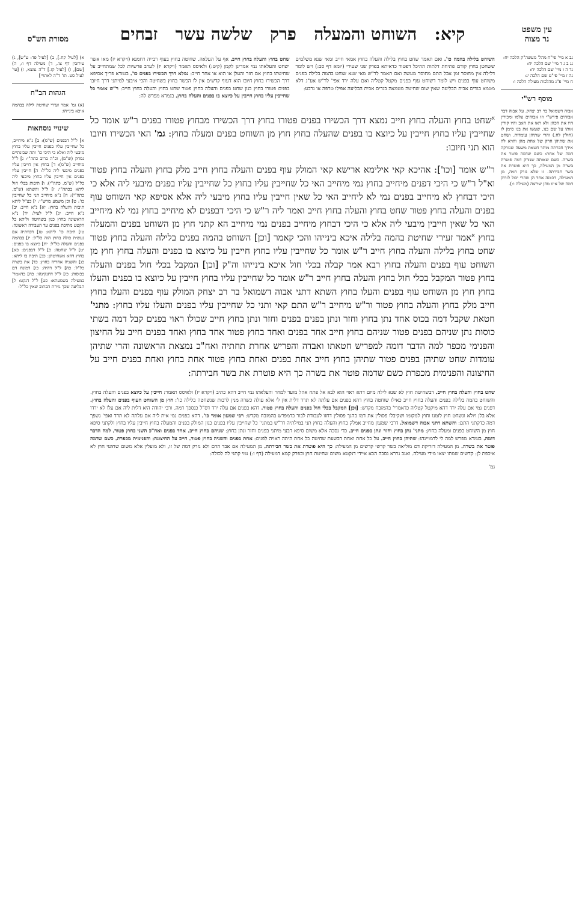עין משפט
נר מצוה
קיא: השוחט והמעלה פרק שלשה עשר זבחים
מסורת הש"ס
נב א מיי' פי"ח מהל' מעשה"ק הלכה יח:
נג ב ג ד מיי' שם הלכה יח:
נד ה ו מיי' שם הלכה יח:
נה ז מיי' פי"ט שם הלכה יג:
ח מיי' פ"ג מהלכות מעילה הלכה ו:
מוסף רש"י
אבוה דשמואל בר רב יצחק. על אבוה דבר אבוהים פירש"י וזו אבוהים עלמו ומכירין היו את הכהן ולא ראו את האב והיו קורין אותו על שם בנו, שעשו את בנו סימן לו (חולין לח.) והרי שתיהן עומדות. ושחט את שתיהן חרק של אחת מהן והויא לה אידך חברתה מותר חטאת משעה שנזרקה דמה של אחת: כשם שדמה פוטר את בשרה. כשם שאותה שנזרק דמה פוטרת בשרה מן המעילה, כך היא פוטרת את בשר חבירתה. זו שלא נזרק דמה, מן המעילה, דכוונה אחד הן שהרי יכול לזרוק דמה של איזו מהן שירצה (מעילה ו:).
השוחט בלילה בהמה כו'. ואם תאמר שחט בחוץ בלילה והעלה בחוץ אמאי חייב ומאי שנא משלמים ששחטן בחוץ קודם פתיחת דלתות ההיכל דפטור כדאיתא בפרק שני שעירי (יומא דף סב:) ויש לומר דלילה אין מחוסר זמן אבל התם מחוסר מעשה ואם תאמר לר"ש מאי שנא שוחט בהמה בלילה בפנים משוחט עוף בפנים ויש לומר דשוחט עוף בפנים מקטל קטליה ואם עלה ירד אפי' לר"ש אע"ג דלא מטמא בגדים אבית הבליעה שאין שום שחיטה מטמאה בגדים אבית הבליעה אפילו טרפה או נרבע:
שחט בחוץ והעלה בחוץ חייב. אף על העלאה. שחיטה בחוץ בעוף רבייה רחמנא (ויקרא יז) מאו אשר ישחט והעלאתו נמי אמרינן לקמן (קיט:) ולאיסס תאמר (ויקרא יז) לערב פרשיות לכל שמתחייב על שחיטתו בחוץ אם חזר והעלן או הוא או אחר חייב: נמלא דרך הכשירו בפנים כו'. בגמרא פריך אסיפא דרך הכשירו בחוץ חיובו הוא דעוף קדשים אין לו הכשר בחוץ בשחיטה והכי איבעי למיתני דרך חיובו בפנים פטורו בחוץ כגון שחט בפנים והעלה בחוץ פטור שחט בחוץ והעלה בחוץ חייב: ר"ש אומר כל שחייבין עליו בחוץ חייבין על כיוצא בו בפנים והעלה בחוץ. בגמרא מפרש לה:
<sup>א</sup>שחט בחוץ והעלה בחוץ חייב נמצא דרך הכשירו בפנים פטורו בחוץ דרך הכשירו מבחוץ פטורו בפנים ר"ש אומר כל שחייבין עליו בחוץ חייבין על כיוצא בו בפנים שהעלה בחוץ חוץ מן השוחט בפנים ומעלה בחוץ: גמ' האי הכשירו חיובו הוא תני חיובו:
ר"ש אומר [וכו']: אהיכא קאי אילימא ארישא קאי המולק עוף בפנים והעלה בחוץ חייב מלק בחוץ והעלה בחוץ פטור וא"ל ר"ש כי היכי דפנים מיחייב בחוץ נמי מיחייב האי כל שחייבין עליו בחוץ כל שחייבין עליו בפנים מיבעי ליה אלא כי היכי דבחוץ לא מיחייב בפנים נמי לא ליחייב האי כל שאין חייבין עליו בחוץ מיבעי ליה אלא אסיפא קאי השוחט עוף בפנים והעלה בחוץ פטור שחט בחוץ והעלה בחוץ חייב ואמר ליה ר"ש כי היכי דבפנים לא מיחייב בחוץ נמי לא מיחייב האי כל שאין חייבין מיבעי ליה אלא כי היכי דבחוץ מיחייב בפנים נמי מיחייב הא קתני חוץ מן השוחט בפנים והמעלה בחוץ <sup>א</sup>אמר זעירי שחיטת בהמה בלילה איכא בינייהו והכי קאמר [וכן] השוחט בהמה בפנים בלילה והעלה בחוץ פטור שחט בחוץ בלילה והעלה בחוץ חייב ר"ש אומר כל שחייבין עליו בחוץ חייבין על כיוצא בו בפנים והעלה בחוץ חוץ מן השוחט עוף בפנים והעלה בחוץ רבא אמר קבלה בכלי חול איכא בינייהו וה"ק [וכן] המקבל בכלי חול בפנים והעלה בחוץ פטור המקבל בכלי חול בחוץ והעלה בחוץ חייב ר"ש אומר כל שחייבין עליו בחוץ חייבין על כיוצא בו בפנים והעלו בחוץ חוץ מן השוחט עוף בפנים והעלו בחוץ השתא דתני אבוה דשמואל בר רב יצחק המולק עוף בפנים והעלו בחוץ חייב מלק בחוץ והעלה בחוץ פטור ור"ש מיחייב ר"ש התם קאי ותני כל שחייבין עליו בפנים והעלו עליו בחוץ: מתני' חטאת שקבל דמה בכוס אחד נתן בחוץ וחזר ונתן בפנים בפנים וחזר ונתן בחוץ חייב שכולו ראוי בפנים קבל דמה בשתי כוסות נתן שניהם בפנים פטור שניהם בחוץ חייב אחד בפנים ואחד בחוץ פטור אחד בחוץ ואחד בפנים חייב על החיצון והפנימי מכפר למה הדבר דומה למפריש חטאתו ואבדה והפריש אחרת תחתיה ואח"כ נמצאת הראשונה והרי שתיהן עומדות שחט שתיהן בפנים פטור שתיהן בחוץ חייב אחת בפנים ואחת בחוץ פטור אחת בחוץ ואחת בפנים חייב על החיצונה והפנימית מכפרת כשם שדמה פוטר את בשרה כך היא פוטרת את בשר חבירתה:
שחט בחוץ והעלה בחוץ חייב. דבשחיטת חוץ לא שנא לילה מיום דהא ראוי הוא לבא אל פתח אהל מועד למחר והעלאתו נמי חייב דהא כתיב (ויקרא יז) ולאיסס תאמר: חייבין על כיוצא בפנים והעלה בחוץ. והשוחט בהמה בלילה בפנים והעלה בחוץ חייב כאילו שוחטה בחוץ דהא בפנים אם עלתה לא תרד דלית אין לי אלא עולה כשרה מנין לרבות שנשחטה בלילה כו': חוץ מן השוחט העוף בפנים והעלה בחוץ. דפנים נמי אם עלה ירד דהא מיקטל קטליה כדאמרי' בהמזבח מקדש: [וכן] המקבל בכלי חול בפנים והעלה בחוץ פטור. דהא בפנים אם עלה ירד דס"ל כנספך דמה. ורבי יהודה היא דלית ליה אם עלו לא ירדו אלא בלן ויולא ונשחט חוץ לזמנו וחוץ למקומו ושקיבלו פסולין את דמו בהנך פסולין דחזו לעבודת לבור כדמפרש בהמזבח מקדש: רבי שמעון אומר כו'. דהא בפנים נמי אית ליה אם עלתה לא תרד ואפי' נשפך דמה כדקתני התם: והשתא דתני אבוה דשמואל. דרבי שמעון מחייב אמלק בחוץ והעלה בחוץ תני במילתיה דר"ש במתני' כל שחייבין עליו בפנים כגון המולק בפנים והמעלה בחוץ חייבין עליו בחוץ ולקתני סיפא חוץ מן השוחט בפנים ומעלה בחוץ: מתני' נתן בחוץ וחזר ונתן בפנים חייב. כדי נסכה אלא משום סיפא דבעי מיתני בפנים וחזר ונתן בחוץ: שניהם בחוץ חייב. אחד בפנים ואח"כ השני בחוץ פטור. למה הדבר דומה. בגמרא מפרש למה לי לדמויינהו: שתיהן בחוץ חייב. על כל אחת ואחת דבשעת שחיטה כל אחת היתה ראויה לפנים: אחת בפנים והשניה בחוץ פטור. חייב על החיצונה: והפנימית מכפרת. כשם שדמה פוטר את בשרה. מן המעילה דזריקת דם מוליאה בשר קדשי קדשים מן המעילה: כך היא פוטרת את בשר חבירתה. מן המעילה אם אבד הדם ולא נזרק דמה של זו, ולא מועלין אלא משום שחוטי חוץ לא איכפת לן: קדשים שמתו יצאו מידי מעילה. ואגב גררא נסבה הכא איידי דנקטא משום שחיטת חוץ ובפרק קמא דמעילה (דף ו:) נמי קתני לה לכולה:
גמ'
א) [לעיל קח.], ב) [לעיל פד: ע"ש], ג) עירובין דף צו., ד) מעילה דף ו:, ה) [שם], ו) [לעיל קז.] ד"ה נמצא, ז) [עי' לעיל סט. תו' ד"ה לאתויי]
הגהות הב"ח
(א) גמ' אמר זעירי שחיטת לילה בבהמה איכא בינייהו:
שינויי נוסחאות
א] ל"ל דבפנים (ש"מ): ב] נ"א מיחייב, כל שחייבין עליו בפנים חייבין עליו בחוץ מיבעי ליה ואלא כי היכי כו' ותה שבינתיים נמחק (ש"מ), וכ"ה ברוב כתה"י: ג] ל"ל מיחייב (ש"מ): ד] בחוץ אין חייבין עליו בפנים מיבעי ליה כל"ל: ה] חייבין עליו בפנים אין חייבין עליו בחוץ מיבעי ליה כל"ל (ש"מ, כתה"י): ו] תיבות בכלי חול ליתא בכתה"י: ז] ל"ל והשתא (ש"מ, כתה"י): ח] נ"א מיחייב תני כל שחייבין כו': ט] וכן משמע מרש"י: י] כצ"ל ליתא תיבות והעלה בחוץ: יא] נ"א חייב: יב] נ"א חייב: יג] ל"ל לעיל: יד] נ"א הראשונה בחוץ כגון בשחיטה וליתא כל הקטע מתיבת בפנים עד העבודה ראשונה: טו] תיבת כו' ליתא: טז] דכוותיה אם נעשית כולה בחוץ הוה כל"ל: יז] בבהמה בפנים והעלה כל"ל: יח] כיוצא בו בפנים: יט] ל"ל שחטה: כ] ל"ל דבפנים: כא] בחוץ דהא אשחיטתן: כב] תיבת בו ליתא: כג] והשניה אחריה בחוץ: כד] את בשרה כל"ל: כה] ל"ל דהיה: כו] דמונח דם בכוסות: כז] ל"ל דחנקיגהו: כח] כדאמר' במעילה בשמעתא: כט] ל"ל דנקט: ל] הבליעה שכך גזירת הכתוב שאין כל"ל: